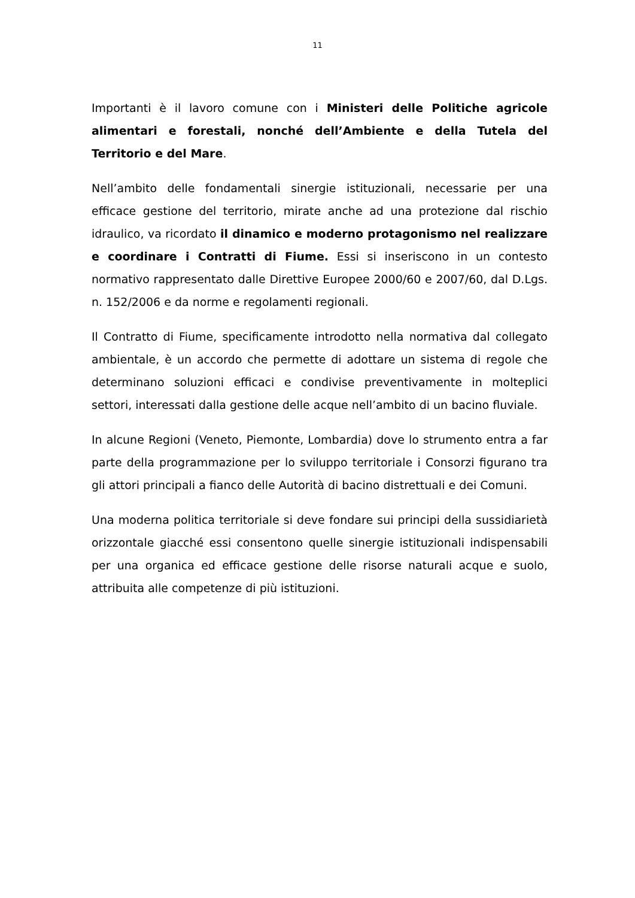11
Importanti è il lavoro comune con i Ministeri delle Politiche agricole alimentari e forestali, nonché dell’Ambiente e della Tutela del Territorio e del Mare.
Nell’ambito delle fondamentali sinergie istituzionali, necessarie per una efficace gestione del territorio, mirate anche ad una protezione dal rischio idraulico, va ricordato il dinamico e moderno protagonismo nel realizzare e coordinare i Contratti di Fiume. Essi si inseriscono in un contesto normativo rappresentato dalle Direttive Europee 2000/60 e 2007/60, dal D.Lgs. n. 152/2006 e da norme e regolamenti regionali.
Il Contratto di Fiume, specificamente introdotto nella normativa dal collegato ambientale, è un accordo che permette di adottare un sistema di regole che determinano soluzioni efficaci e condivise preventivamente in molteplici settori, interessati dalla gestione delle acque nell’ambito di un bacino fluviale.
In alcune Regioni (Veneto, Piemonte, Lombardia) dove lo strumento entra a far parte della programmazione per lo sviluppo territoriale i Consorzi figurano tra gli attori principali a fianco delle Autorità di bacino distrettuali e dei Comuni.
Una moderna politica territoriale si deve fondare sui principi della sussidiarietà orizzontale giacché essi consentono quelle sinergie istituzionali indispensabili per una organica ed efficace gestione delle risorse naturali acque e suolo, attribuita alle competenze di più istituzioni.